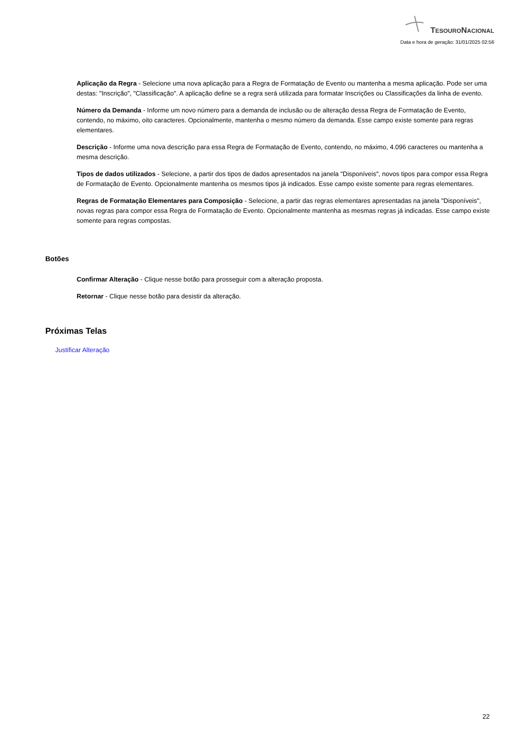TESOURONACIONAL
Data e hora de geração: 31/01/2025 02:56
Aplicação da Regra - Selecione uma nova aplicação para a Regra de Formatação de Evento ou mantenha a mesma aplicação. Pode ser uma destas: "Inscrição", "Classificação". A aplicação define se a regra será utilizada para formatar Inscrições ou Classificações da linha de evento.
Número da Demanda - Informe um novo número para a demanda de inclusão ou de alteração dessa Regra de Formatação de Evento, contendo, no máximo, oito caracteres. Opcionalmente, mantenha o mesmo número da demanda. Esse campo existe somente para regras elementares.
Descrição - Informe uma nova descrição para essa Regra de Formatação de Evento, contendo, no máximo, 4.096 caracteres ou mantenha a mesma descrição.
Tipos de dados utilizados - Selecione, a partir dos tipos de dados apresentados na janela "Disponíveis", novos tipos para compor essa Regra de Formatação de Evento. Opcionalmente mantenha os mesmos tipos já indicados. Esse campo existe somente para regras elementares.
Regras de Formatação Elementares para Composição - Selecione, a partir das regras elementares apresentadas na janela "Disponíveis", novas regras para compor essa Regra de Formatação de Evento. Opcionalmente mantenha as mesmas regras já indicadas. Esse campo existe somente para regras compostas.
Botões
Confirmar Alteração - Clique nesse botão para prosseguir com a alteração proposta.
Retornar - Clique nesse botão para desistir da alteração.
Próximas Telas
Justificar Alteração
22